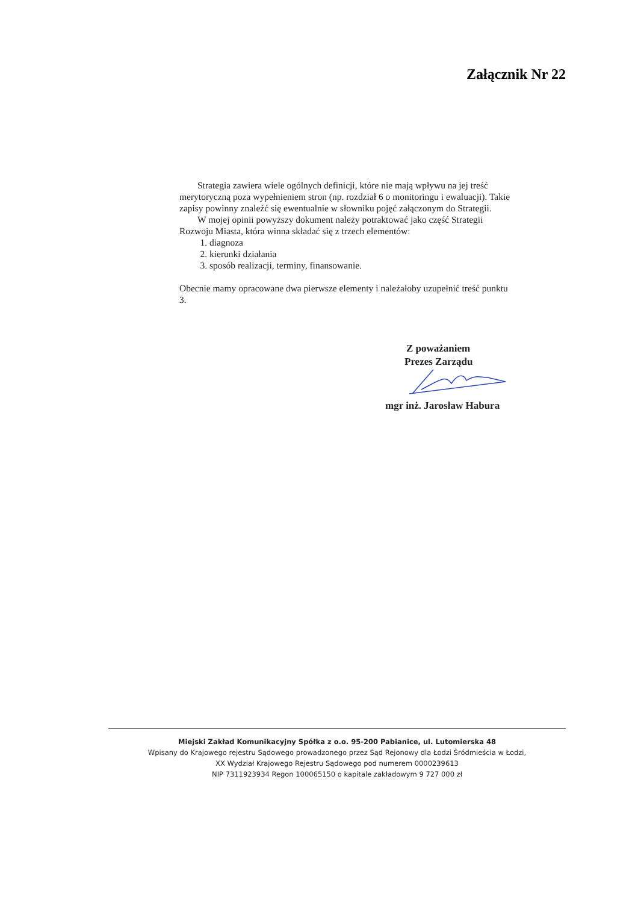Załącznik Nr 22
Strategia zawiera wiele ogólnych definicji, które nie mają wpływu na jej treść merytoryczną poza wypełnieniem stron (np. rozdział 6 o monitoringu i ewaluacji). Takie zapisy powinny znaleźć się ewentualnie w słowniku pojęć załączonym do Strategii.
W mojej opinii powyższy dokument należy potraktować jako część Strategii Rozwoju Miasta, która winna składać się z trzech elementów:
1. diagnoza
2. kierunki działania
3. sposób realizacji, terminy, finansowanie.
Obecnie mamy opracowane dwa pierwsze elementy i należałoby uzupełnić treść punktu 3.
Z poważaniem
Prezes Zarządu
mgr inż. Jarosław Habura
Miejski Zakład Komunikacyjny Spółka z o.o. 95-200 Pabianice, ul. Lutomierska 48
Wpisany do Krajowego rejestru Sądowego prowadzonego przez Sąd Rejonowy dla Łodzi Śródmieścia w Łodzi,
XX Wydział Krajowego Rejestru Sądowego pod numerem 0000239613
NIP 7311923934 Regon 100065150 o kapitale zakładowym 9 727 000 zł